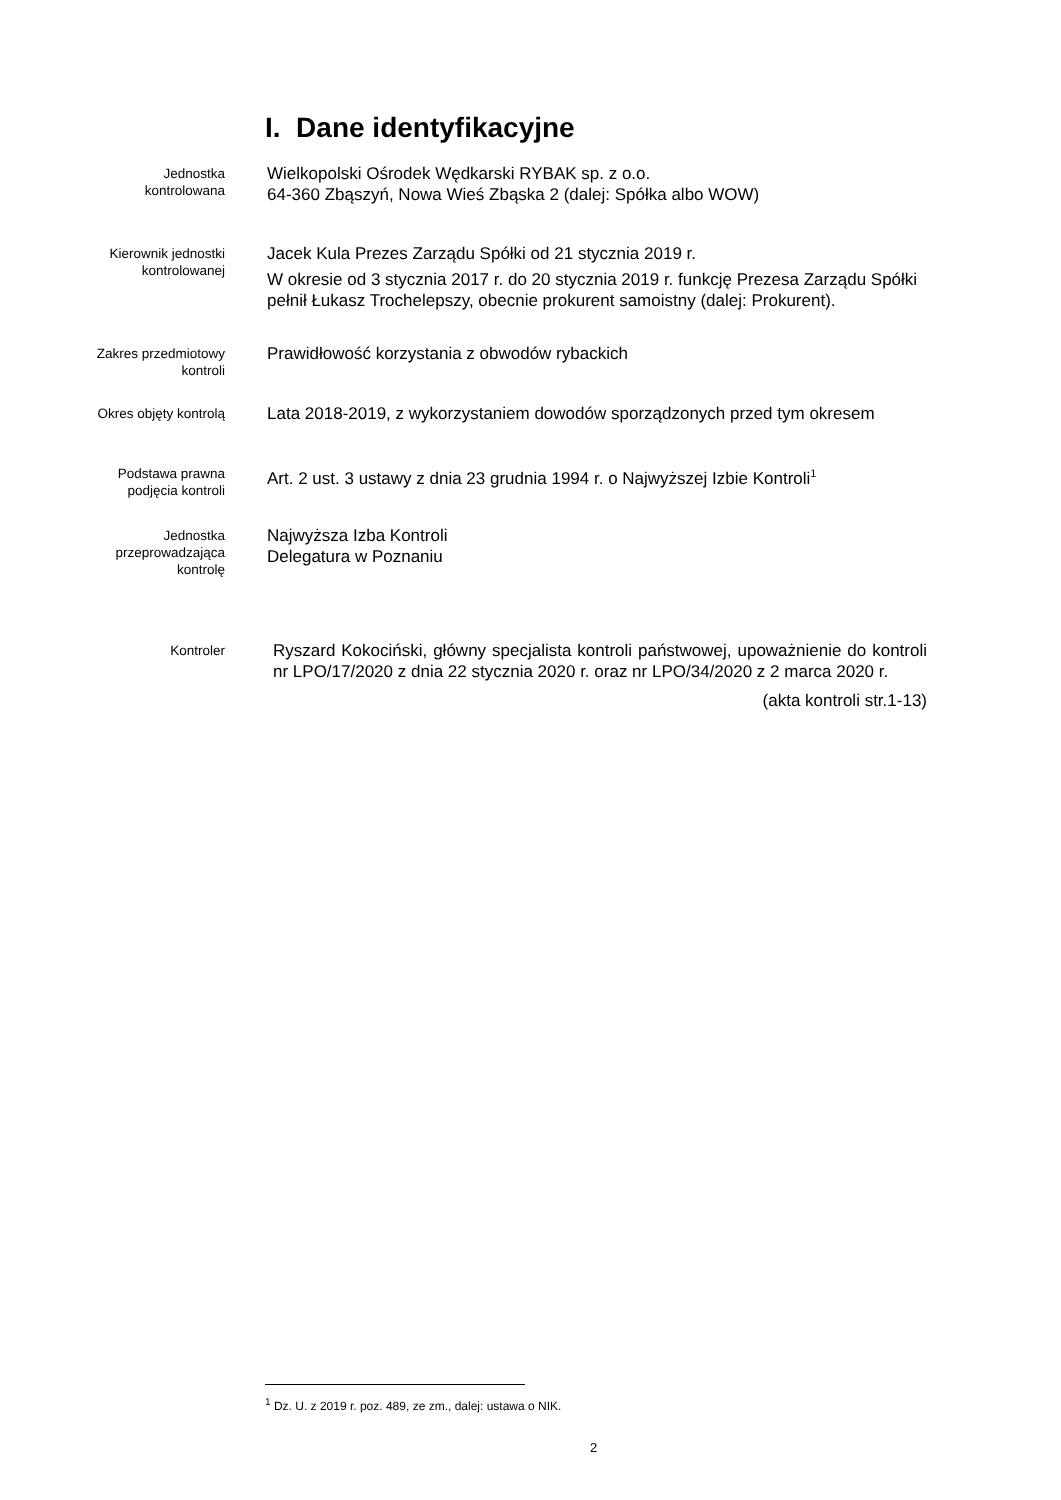I. Dane identyfikacyjne
Jednostka
kontrolowana
Wielkopolski Ośrodek Wędkarski RYBAK sp. z o.o.
64-360 Zbąszyń, Nowa Wieś Zbąska 2 (dalej: Spółka albo WOW)
Kierownik jednostki
kontrolowanej
Jacek Kula Prezes Zarządu Spółki od 21 stycznia 2019 r.
W okresie od 3 stycznia 2017 r. do 20 stycznia 2019 r. funkcję Prezesa Zarządu Spółki pełnił Łukasz Trochelepszy, obecnie prokurent samoistny (dalej: Prokurent).
Zakres przedmiotowy
kontroli
Prawidłowość korzystania z obwodów rybackich
Okres objęty kontrolą
Lata 2018-2019, z wykorzystaniem dowodów sporządzonych przed tym okresem
Podstawa prawna
podjęcia kontroli
Art. 2 ust. 3 ustawy z dnia 23 grudnia 1994 r. o Najwyższej Izbie Kontroli<sup>1</sup>
Jednostka
przeprowadzająca
kontrolę
Najwyższa Izba Kontroli
Delegatura w Poznaniu
Kontroler
Ryszard Kokociński, główny specjalista kontroli państwowej, upoważnienie do kontroli nr LPO/17/2020 z dnia 22 stycznia 2020 r. oraz nr LPO/34/2020 z 2 marca 2020 r.
(akta kontroli str.1-13)
<sup>1</sup> Dz. U. z 2019 r. poz. 489, ze zm., dalej: ustawa o NIK.
2